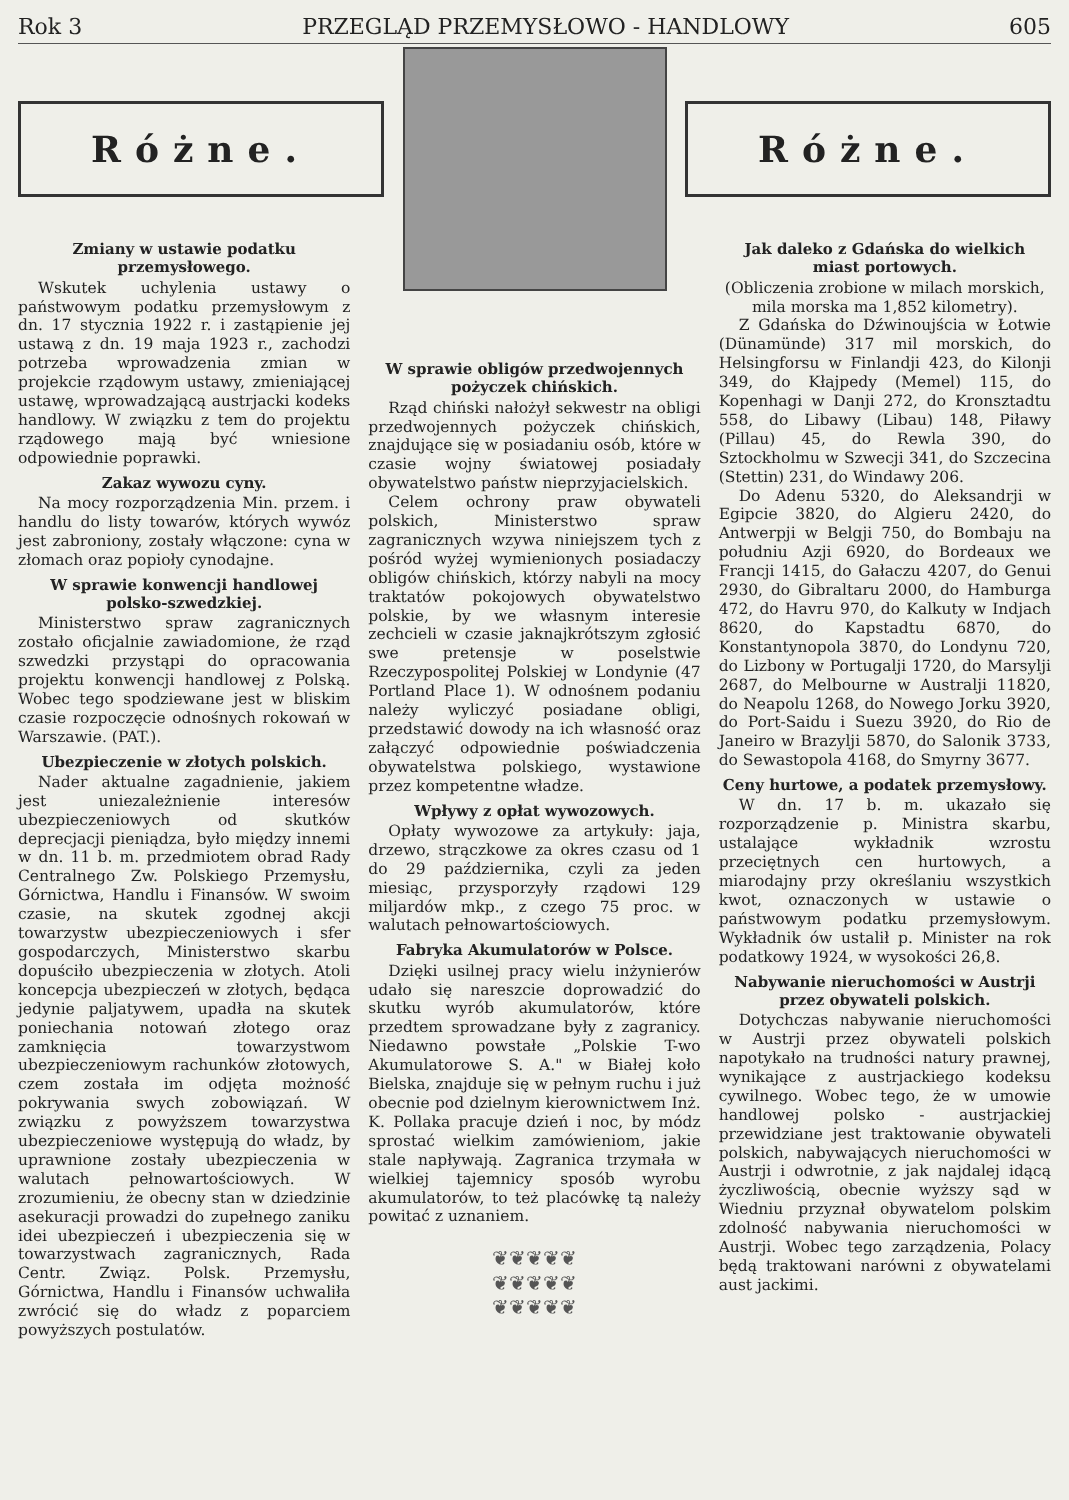Rok 3 PRZEGLĄD PRZEMYSŁOWO - HANDLOWY 605
Różne. Różne.
Zmiany w ustawie podatku przemysłowego.
Wskutek uchylenia ustawy o państwowym podatku przemysłowym z dn. 17 stycznia 1922 r. i zastąpienie jej ustawą z dn. 19 maja 1923 r., zachodzi potrzeba wprowadzenia zmian w projekcie rządowym ustawy, zmieniającej ustawę, wprowadzającą austrjacki kodeks handlowy. W związku z tem do projektu rządowego mają być wniesione odpowiednie poprawki.
Zakaz wywozu cyny.
Na mocy rozporządzenia Min. przem. i handlu do listy towarów, których wywóz jest zabroniony, zostały włączone: cyna w złomach oraz popioły cynodajne.
W sprawie konwencji handlowej polsko-szwedzkiej.
Ministerstwo spraw zagranicznych zostało oficjalnie zawiadomione, że rząd szwedzki przystąpi do opracowania projektu konwencji handlowej z Polską. Wobec tego spodziewane jest w bliskim czasie rozpoczęcie odnośnych rokowań w Warszawie. (PAT.).
Ubezpieczenie w złotych polskich.
Nader aktualne zagadnienie, jakiem jest uniezależnienie interesów ubezpieczeniowych od skutków deprecjacji pieniądza, było między innemi w dn. 11 b. m. przedmiotem obrad Rady Centralnego Zw. Polskiego Przemysłu, Górnictwa, Handlu i Finansów. W swoim czasie, na skutek zgodnej akcji towarzystw ubezpieczeniowych i sfer gospodarczych, Ministerstwo skarbu dopuściło ubezpieczenia w złotych. Atoli koncepcja ubezpieczeń w złotych, będąca jedynie paljatywem, upadła na skutek poniechania notowań złotego oraz zamknięcia towarzystwom ubezpieczeniowym rachunków złotowych, czem została im odjęta możność pokrywania swych zobowiązań. W związku z powyższem towarzystwa ubezpieczeniowe występują do władz, by uprawnione zostały ubezpieczenia w walutach pełnowartościowych. W zrozumieniu, że obecny stan w dziedzinie asekuracji prowadzi do zupełnego zaniku idei ubezpieczeń i ubezpieczenia się w towarzystwach zagranicznych, Rada Centr. Związ. Polsk. Przemysłu, Górnictwa, Handlu i Finansów uchwaliła zwrócić się do władz z poparciem powyższych postulatów.
W sprawie obligów przedwojennych pożyczek chińskich.
Rząd chiński nałożył sekwestr na obligi przedwojennych pożyczek chińskich, znajdujące się w posiadaniu osób, które w czasie wojny światowej posiadały obywatelstwo państw nieprzyjacielskich.
Celem ochrony praw obywateli polskich, Ministerstwo spraw zagranicznych wzywa niniejszem tych z pośród wyżej wymienionych posiadaczy obligów chińskich, którzy nabyli na mocy traktatów pokojowych obywatelstwo polskie, by we własnym interesie zechcieli w czasie jaknajkrótszym zgłosić swe pretensje w poselstwie Rzeczypospolitej Polskiej w Londynie (47 Portland Place 1). W odnośnem podaniu należy wyliczyć posiadane obligi, przedstawić dowody na ich własność oraz załączyć odpowiednie poświadczenia obywatelstwa polskiego, wystawione przez kompetentne władze.
Wpływy z opłat wywozowych.
Opłaty wywozowe za artykuły: jaja, drzewo, strączkowe za okres czasu od 1 do 29 października, czyli za jeden miesiąc, przysporzyły rządowi 129 miljardów mkp., z czego 75 proc. w walutach pełnowartościowych.
Fabryka Akumulatorów w Polsce.
Dzięki usilnej pracy wielu inżynierów udało się nareszcie doprowadzić do skutku wyrób akumulatorów, które przedtem sprowadzane były z zagranicy. Niedawno powstałe „Polskie T-wo Akumulatorowe S. A." w Białej koło Bielska, znajduje się w pełnym ruchu i już obecnie pod dzielnym kierownictwem Inż. K. Pollaka pracuje dzień i noc, by módz sprostać wielkim zamówieniom, jakie stale napływają. Zagranica trzymała w wielkiej tajemnicy sposób wyrobu akumulatorów, to też placówkę tą należy powitać z uznaniem.
❦❦❦❦❦
❦❦❦❦❦
❦❦❦❦❦
Jak daleko z Gdańska do wielkich miast portowych.
(Obliczenia zrobione w milach morskich, mila morska ma 1,852 kilometry).
Z Gdańska do Dźwinoujścia w Łotwie (Dünamünde) 317 mil morskich, do Helsingforsu w Finlandji 423, do Kilonji 349, do Kłajpedy (Memel) 115, do Kopenhagi w Danji 272, do Kronsztadtu 558, do Libawy (Libau) 148, Piławy (Pillau) 45, do Rewla 390, do Sztockholmu w Szwecji 341, do Szczecina (Stettin) 231, do Windawy 206.
Do Adenu 5320, do Aleksandrji w Egipcie 3820, do Algieru 2420, do Antwerpji w Belgji 750, do Bombaju na południu Azji 6920, do Bordeaux we Francji 1415, do Gałaczu 4207, do Genui 2930, do Gibraltaru 2000, do Hamburga 472, do Havru 970, do Kalkuty w Indjach 8620, do Kapstadtu 6870, do Konstantynopola 3870, do Londynu 720, do Lizbony w Portugalji 1720, do Marsylji 2687, do Melbourne w Australji 11820, do Neapolu 1268, do Nowego Jorku 3920, do Port-Saidu i Suezu 3920, do Rio de Janeiro w Brazylji 5870, do Salonik 3733, do Sewastopola 4168, do Smyrny 3677.
Ceny hurtowe, a podatek przemysłowy.
W dn. 17 b. m. ukazało się rozporządzenie p. Ministra skarbu, ustalające wykładnik wzrostu przeciętnych cen hurtowych, a miarodajny przy określaniu wszystkich kwot, oznaczonych w ustawie o państwowym podatku przemysłowym. Wykładnik ów ustalił p. Minister na rok podatkowy 1924, w wysokości 26,8.
Nabywanie nieruchomości w Austrji przez obywateli polskich.
Dotychczas nabywanie nieruchomości w Austrji przez obywateli polskich napotykało na trudności natury prawnej, wynikające z austrjackiego kodeksu cywilnego. Wobec tego, że w umowie handlowej polsko - austrjackiej przewidziane jest traktowanie obywateli polskich, nabywających nieruchomości w Austrji i odwrotnie, z jak najdalej idącą życzliwością, obecnie wyższy sąd w Wiedniu przyznał obywatelom polskim zdolność nabywania nieruchomości w Austrji. Wobec tego zarządzenia, Polacy będą traktowani narówni z obywatelami aust jackimi.